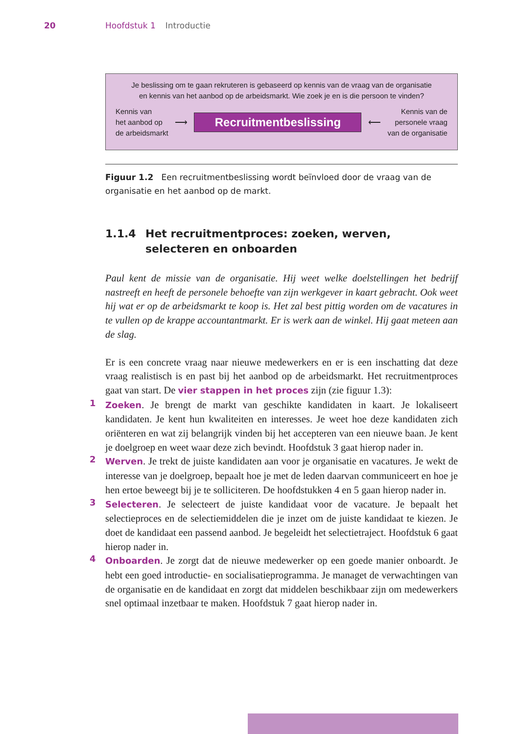20 Hoofdstuk 1 Introductie
Je beslissing om te gaan rekruteren is gebaseerd op kennis van de vraag van de organisatie
en kennis van het aanbod op de arbeidsmarkt. Wie zoek je en is die persoon te vinden?
Kennis van
het aanbod op
de arbeidsmarkt
⟶
Recruitmentbeslissing
⟵
Kennis van de
personele vraag
van de organisatie
Figuur 1.2 Een recruitmentbeslissing wordt beïnvloed door de vraag van de organisatie en het aanbod op de markt.
1.1.4 Het recruitmentproces: zoeken, werven, selecteren en onboarden
Paul kent de missie van de organisatie. Hij weet welke doelstellingen het bedrijf nastreeft en heeft de personele behoefte van zijn werkgever in kaart gebracht. Ook weet hij wat er op de arbeidsmarkt te koop is. Het zal best pittig worden om de vacatures in te vullen op de krappe accountantmarkt. Er is werk aan de winkel. Hij gaat meteen aan de slag.
Er is een concrete vraag naar nieuwe medewerkers en er is een inschatting dat deze vraag realistisch is en past bij het aanbod op de arbeidsmarkt. Het recruitmentproces gaat van start. De vier stappen in het proces zijn (zie figuur 1.3):
1
Zoeken. Je brengt de markt van geschikte kandidaten in kaart. Je lokaliseert kandidaten. Je kent hun kwaliteiten en interesses. Je weet hoe deze kandidaten zich oriënteren en wat zij belangrijk vinden bij het accepteren van een nieuwe baan. Je kent je doelgroep en weet waar deze zich bevindt. Hoofdstuk 3 gaat hierop nader in.
2
Werven. Je trekt de juiste kandidaten aan voor je organisatie en vacatures. Je wekt de interesse van je doelgroep, bepaalt hoe je met de leden daarvan communiceert en hoe je hen ertoe beweegt bij je te solliciteren. De hoofdstukken 4 en 5 gaan hierop nader in.
3
Selecteren. Je selecteert de juiste kandidaat voor de vacature. Je bepaalt het selectieproces en de selectiemiddelen die je inzet om de juiste kandidaat te kiezen. Je doet de kandidaat een passend aanbod. Je begeleidt het selectietraject. Hoofdstuk 6 gaat hierop nader in.
4
Onboarden. Je zorgt dat de nieuwe medewerker op een goede manier onboardt. Je hebt een goed introductie- en socialisatieprogramma. Je managet de verwachtingen van de organisatie en de kandidaat en zorgt dat middelen beschikbaar zijn om medewerkers snel optimaal inzetbaar te maken. Hoofdstuk 7 gaat hierop nader in.